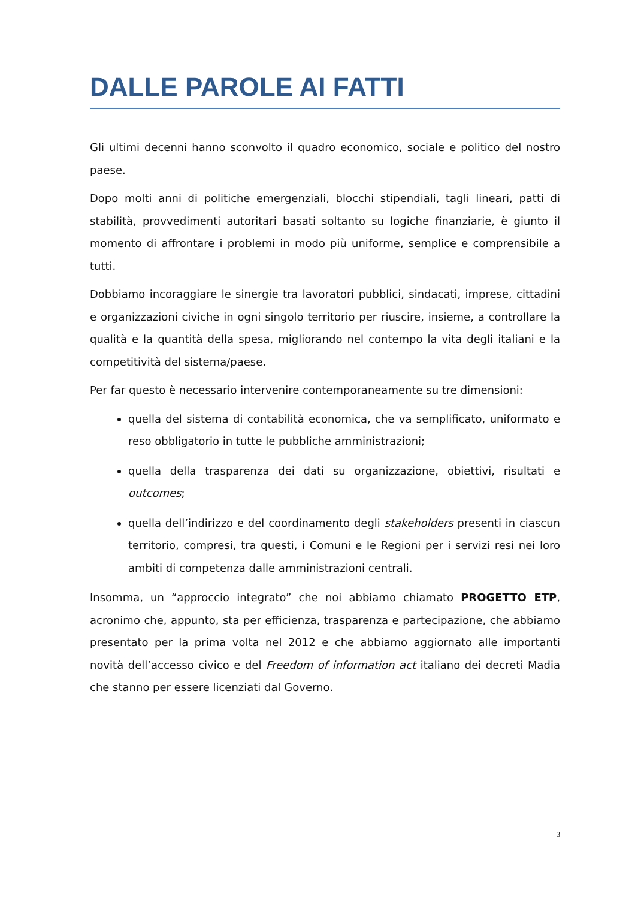DALLE PAROLE AI FATTI
Gli ultimi decenni hanno sconvolto il quadro economico, sociale e politico del nostro paese.
Dopo molti anni di politiche emergenziali, blocchi stipendiali, tagli lineari, patti di stabilità, provvedimenti autoritari basati soltanto su logiche finanziarie, è giunto il momento di affrontare i problemi in modo più uniforme, semplice e comprensibile a tutti.
Dobbiamo incoraggiare le sinergie tra lavoratori pubblici, sindacati, imprese, cittadini e organizzazioni civiche in ogni singolo territorio per riuscire, insieme, a controllare la qualità e la quantità della spesa, migliorando nel contempo la vita degli italiani e la competitività del sistema/paese.
Per far questo è necessario intervenire contemporaneamente su tre dimensioni:
quella del sistema di contabilità economica, che va semplificato, uniformato e reso obbligatorio in tutte le pubbliche amministrazioni;
quella della trasparenza dei dati su organizzazione, obiettivi, risultati e outcomes;
quella dell’indirizzo e del coordinamento degli stakeholders presenti in ciascun territorio, compresi, tra questi, i Comuni e le Regioni per i servizi resi nei loro ambiti di competenza dalle amministrazioni centrali.
Insomma, un “approccio integrato” che noi abbiamo chiamato PROGETTO ETP, acronimo che, appunto, sta per efficienza, trasparenza e partecipazione, che abbiamo presentato per la prima volta nel 2012 e che abbiamo aggiornato alle importanti novità dell’accesso civico e del Freedom of information act italiano dei decreti Madia che stanno per essere licenziati dal Governo.
3